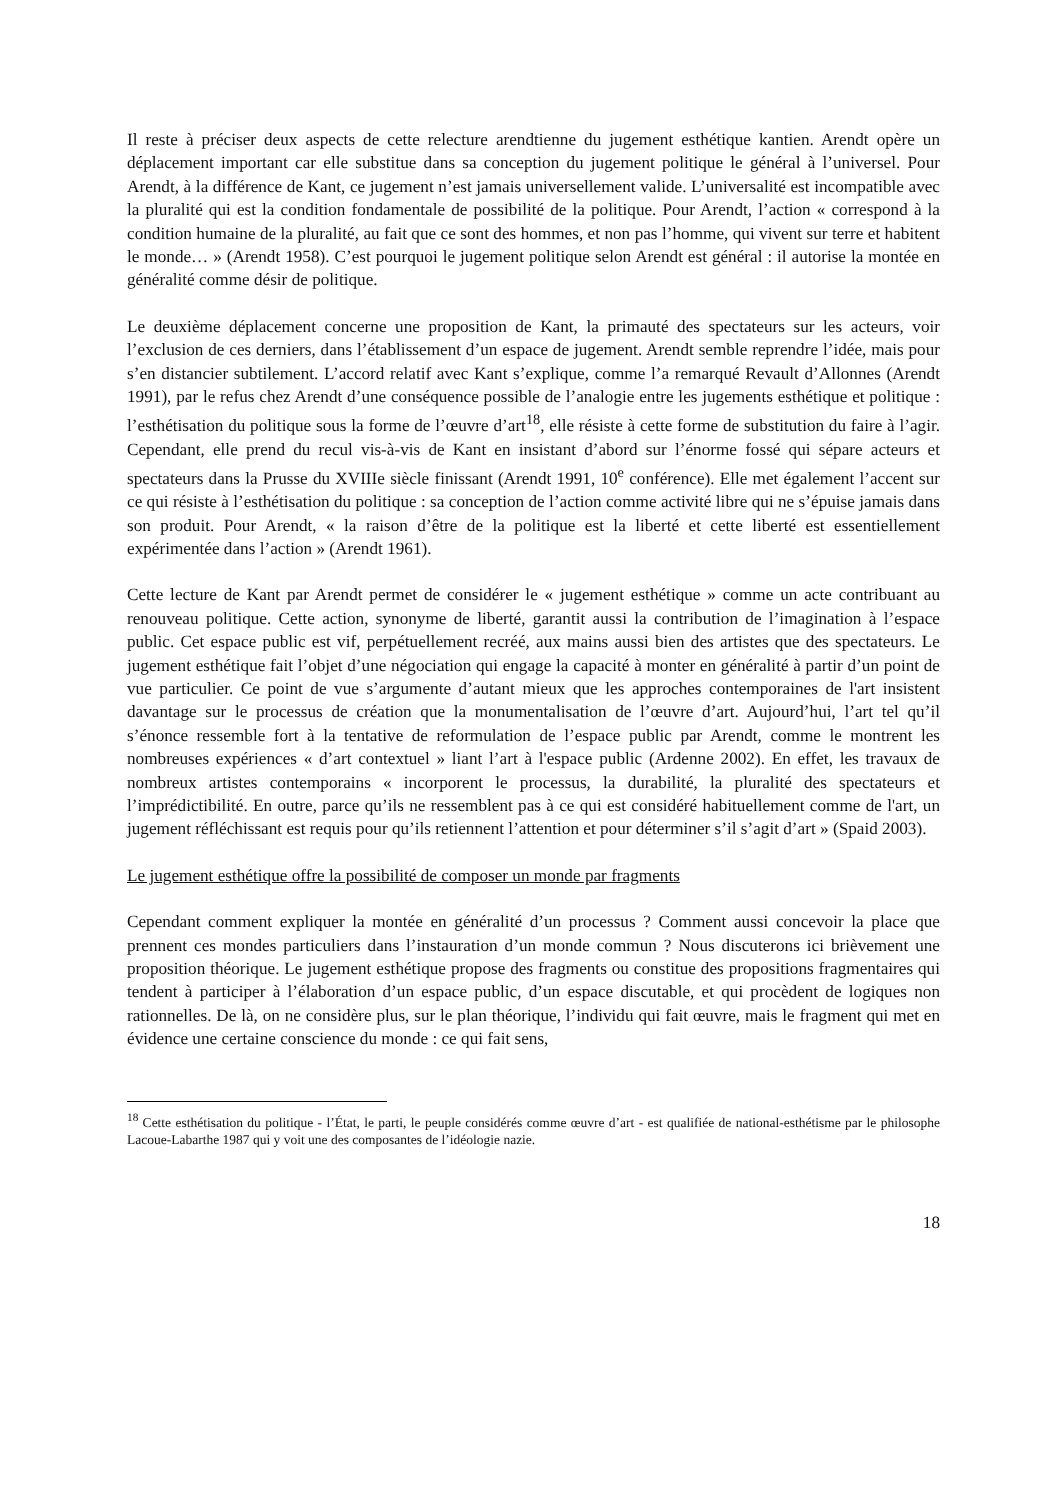Il reste à préciser deux aspects de cette relecture arendtienne du jugement esthétique kantien. Arendt opère un déplacement important car elle substitue dans sa conception du jugement politique le général à l’universel. Pour Arendt, à la différence de Kant, ce jugement n’est jamais universellement valide. L’universalité est incompatible avec la pluralité qui est la condition fondamentale de possibilité de la politique. Pour Arendt, l’action « correspond à la condition humaine de la pluralité, au fait que ce sont des hommes, et non pas l’homme, qui vivent sur terre et habitent le monde… » (Arendt 1958). C’est pourquoi le jugement politique selon Arendt est général : il autorise la montée en généralité comme désir de politique.
Le deuxième déplacement concerne une proposition de Kant, la primauté des spectateurs sur les acteurs, voir l’exclusion de ces derniers, dans l’établissement d’un espace de jugement. Arendt semble reprendre l’idée, mais pour s’en distancier subtilement. L’accord relatif avec Kant s’explique, comme l’a remarqué Revault d’Allonnes (Arendt 1991), par le refus chez Arendt d’une conséquence possible de l’analogie entre les jugements esthétique et politique : l’esthétisation du politique sous la forme de l’œuvre d’art<sup>18</sup>, elle résiste à cette forme de substitution du faire à l’agir. Cependant, elle prend du recul vis-à-vis de Kant en insistant d’abord sur l’énorme fossé qui sépare acteurs et spectateurs dans la Prusse du XVIIIe siècle finissant (Arendt 1991, 10<sup>e</sup> conférence). Elle met également l’accent sur ce qui résiste à l’esthétisation du politique : sa conception de l’action comme activité libre qui ne s’épuise jamais dans son produit. Pour Arendt, « la raison d’être de la politique est la liberté et cette liberté est essentiellement expérimentée dans l’action » (Arendt 1961).
Cette lecture de Kant par Arendt permet de considérer le « jugement esthétique » comme un acte contribuant au renouveau politique. Cette action, synonyme de liberté, garantit aussi la contribution de l’imagination à l’espace public. Cet espace public est vif, perpétuellement recréé, aux mains aussi bien des artistes que des spectateurs. Le jugement esthétique fait l’objet d’une négociation qui engage la capacité à monter en généralité à partir d’un point de vue particulier. Ce point de vue s’argumente d’autant mieux que les approches contemporaines de l'art insistent davantage sur le processus de création que la monumentalisation de l’œuvre d’art. Aujourd’hui, l’art tel qu’il s’énonce ressemble fort à la tentative de reformulation de l’espace public par Arendt, comme le montrent les nombreuses expériences « d’art contextuel » liant l’art à l'espace public (Ardenne 2002). En effet, les travaux de nombreux artistes contemporains « incorporent le processus, la durabilité, la pluralité des spectateurs et l’imprédictibilité. En outre, parce qu’ils ne ressemblent pas à ce qui est considéré habituellement comme de l'art, un jugement réfléchissant est requis pour qu’ils retiennent l’attention et pour déterminer s’il s’agit d’art » (Spaid 2003).
Le jugement esthétique offre la possibilité de composer un monde par fragments
Cependant comment expliquer la montée en généralité d’un processus ? Comment aussi concevoir la place que prennent ces mondes particuliers dans l’instauration d’un monde commun ? Nous discuterons ici brièvement une proposition théorique. Le jugement esthétique propose des fragments ou constitue des propositions fragmentaires qui tendent à participer à l’élaboration d’un espace public, d’un espace discutable, et qui procèdent de logiques non rationnelles. De là, on ne considère plus, sur le plan théorique, l’individu qui fait œuvre, mais le fragment qui met en évidence une certaine conscience du monde : ce qui fait sens,
<sup>18</sup> Cette esthétisation du politique - l’État, le parti, le peuple considérés comme œuvre d’art - est qualifiée de national-esthétisme par le philosophe Lacoue-Labarthe 1987 qui y voit une des composantes de l’idéologie nazie.
18